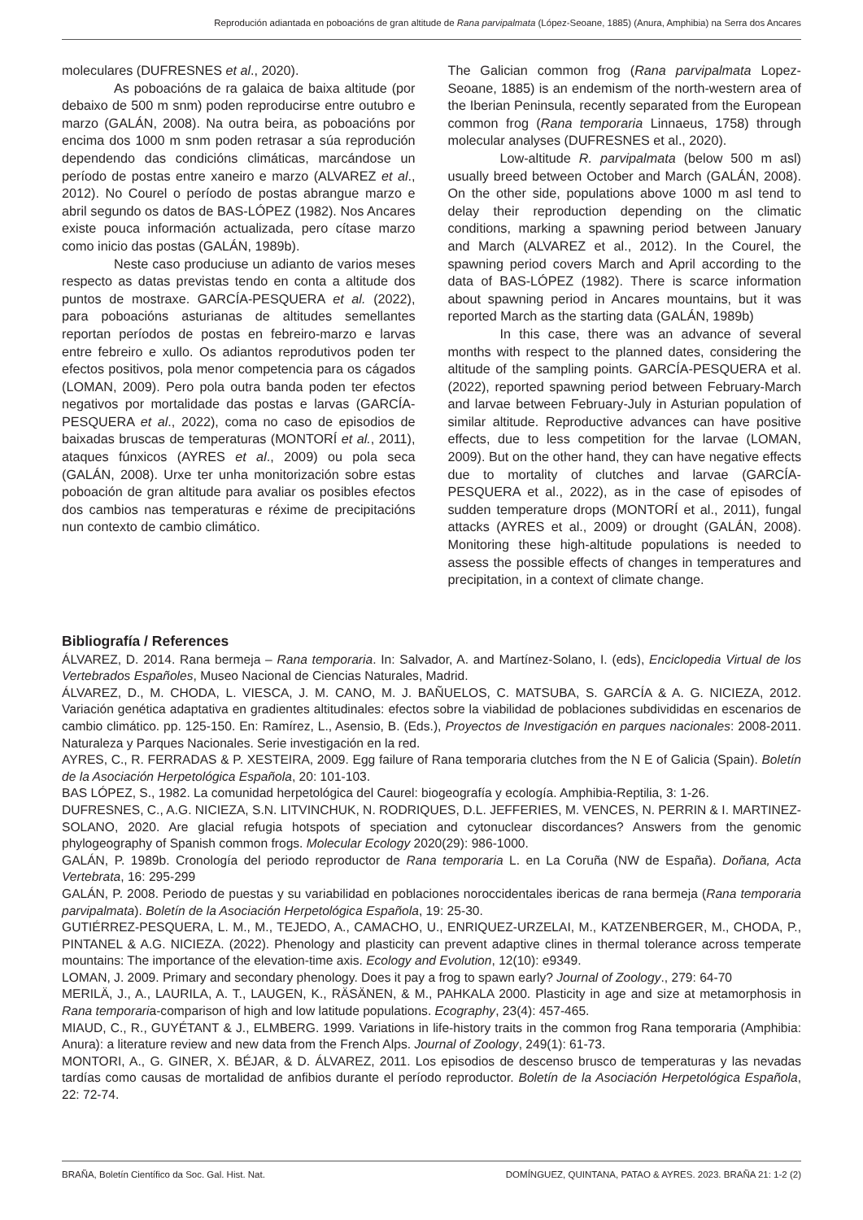Reprodución adiantada en poboacións de gran altitude de Rana parvipalmata (López-Seoane, 1885) (Anura, Amphibia) na Serra dos Ancares
moleculares (DUFRESNES et al., 2020).
As poboacións de ra galaica de baixa altitude (por debaixo de 500 m snm) poden reproducirse entre outubro e marzo (GALÁN, 2008). Na outra beira, as poboacións por encima dos 1000 m snm poden retrasar a súa reprodución dependendo das condicións climáticas, marcándose un período de postas entre xaneiro e marzo (ALVAREZ et al., 2012). No Courel o período de postas abrangue marzo e abril segundo os datos de BAS-LÓPEZ (1982). Nos Ancares existe pouca información actualizada, pero cítase marzo como inicio das postas (GALÁN, 1989b).
Neste caso produciuse un adianto de varios meses respecto as datas previstas tendo en conta a altitude dos puntos de mostraxe. GARCÍA-PESQUERA et al. (2022), para poboacións asturianas de altitudes semellantes reportan períodos de postas en febreiro-marzo e larvas entre febreiro e xullo. Os adiantos reprodutivos poden ter efectos positivos, pola menor competencia para os cágados (LOMAN, 2009). Pero pola outra banda poden ter efectos negativos por mortalidade das postas e larvas (GARCÍA-PESQUERA et al., 2022), coma no caso de episodios de baixadas bruscas de temperaturas (MONTORÍ et al., 2011), ataques fúnxicos (AYRES et al., 2009) ou pola seca (GALÁN, 2008). Urxe ter unha monitorización sobre estas poboación de gran altitude para avaliar os posibles efectos dos cambios nas temperaturas e réxime de precipitacións nun contexto de cambio climático.
The Galician common frog (Rana parvipalmata Lopez-Seoane, 1885) is an endemism of the north-western area of the Iberian Peninsula, recently separated from the European common frog (Rana temporaria Linnaeus, 1758) through molecular analyses (DUFRESNES et al., 2020).
Low-altitude R. parvipalmata (below 500 m asl) usually breed between October and March (GALÁN, 2008). On the other side, populations above 1000 m asl tend to delay their reproduction depending on the climatic conditions, marking a spawning period between January and March (ALVAREZ et al., 2012). In the Courel, the spawning period covers March and April according to the data of BAS-LÓPEZ (1982). There is scarce information about spawning period in Ancares mountains, but it was reported March as the starting data (GALÁN, 1989b)
In this case, there was an advance of several months with respect to the planned dates, considering the altitude of the sampling points. GARCÍA-PESQUERA et al. (2022), reported spawning period between February-March and larvae between February-July in Asturian population of similar altitude. Reproductive advances can have positive effects, due to less competition for the larvae (LOMAN, 2009). But on the other hand, they can have negative effects due to mortality of clutches and larvae (GARCÍA-PESQUERA et al., 2022), as in the case of episodes of sudden temperature drops (MONTORÍ et al., 2011), fungal attacks (AYRES et al., 2009) or drought (GALÁN, 2008). Monitoring these high-altitude populations is needed to assess the possible effects of changes in temperatures and precipitation, in a context of climate change.
Bibliografía / References
ÁLVAREZ, D. 2014. Rana bermeja – Rana temporaria. In: Salvador, A. and Martínez-Solano, I. (eds), Enciclopedia Virtual de los Vertebrados Españoles, Museo Nacional de Ciencias Naturales, Madrid.
ÁLVAREZ, D., M. CHODA, L. VIESCA, J. M. CANO, M. J. BAÑUELOS, C. MATSUBA, S. GARCÍA & A. G. NICIEZA, 2012. Variación genética adaptativa en gradientes altitudinales: efectos sobre la viabilidad de poblaciones subdivididas en escenarios de cambio climático. pp. 125-150. En: Ramírez, L., Asensio, B. (Eds.), Proyectos de Investigación en parques nacionales: 2008-2011. Naturaleza y Parques Nacionales. Serie investigación en la red.
AYRES, C., R. FERRADAS & P. XESTEIRA, 2009. Egg failure of Rana temporaria clutches from the N E of Galicia (Spain). Boletín de la Asociación Herpetológica Española, 20: 101-103.
BAS LÓPEZ, S., 1982. La comunidad herpetológica del Caurel: biogeografía y ecología. Amphibia-Reptilia, 3: 1-26.
DUFRESNES, C., A.G. NICIEZA, S.N. LITVINCHUK, N. RODRIQUES, D.L. JEFFERIES, M. VENCES, N. PERRIN & I. MARTINEZ-SOLANO, 2020. Are glacial refugia hotspots of speciation and cytonuclear discordances? Answers from the genomic phylogeography of Spanish common frogs. Molecular Ecology 2020(29): 986-1000.
GALÁN, P. 1989b. Cronología del periodo reproductor de Rana temporaria L. en La Coruña (NW de España). Doñana, Acta Vertebrata, 16: 295-299
GALÁN, P. 2008. Periodo de puestas y su variabilidad en poblaciones noroccidentales ibericas de rana bermeja (Rana temporaria parvipalmata). Boletín de la Asociación Herpetológica Española, 19: 25-30.
GUTIÉRREZ-PESQUERA, L. M., M., TEJEDO, A., CAMACHO, U., ENRIQUEZ-URZELAI, M., KATZENBERGER, M., CHODA, P., PINTANEL & A.G. NICIEZA. (2022). Phenology and plasticity can prevent adaptive clines in thermal tolerance across temperate mountains: The importance of the elevation-time axis. Ecology and Evolution, 12(10): e9349.
LOMAN, J. 2009. Primary and secondary phenology. Does it pay a frog to spawn early? Journal of Zoology., 279: 64-70
MERILÄ, J., A., LAURILA, A. T., LAUGEN, K., RÄSÄNEN, & M., PAHKALA 2000. Plasticity in age and size at metamorphosis in Rana temporaria-comparison of high and low latitude populations. Ecography, 23(4): 457-465.
MIAUD, C., R., GUYÉTANT & J., ELMBERG. 1999. Variations in life-history traits in the common frog Rana temporaria (Amphibia: Anura): a literature review and new data from the French Alps. Journal of Zoology, 249(1): 61-73.
MONTORI, A., G. GINER, X. BÉJAR, & D. ÁLVAREZ, 2011. Los episodios de descenso brusco de temperaturas y las nevadas tardías como causas de mortalidad de anfibios durante el período reproductor. Boletín de la Asociación Herpetológica Española, 22: 72-74.
BRAÑA, Boletín Científico da Soc. Gal. Hist. Nat. DOMÍNGUEZ, QUINTANA, PATAO & AYRES. 2023. BRAÑA 21: 1-2 (2)